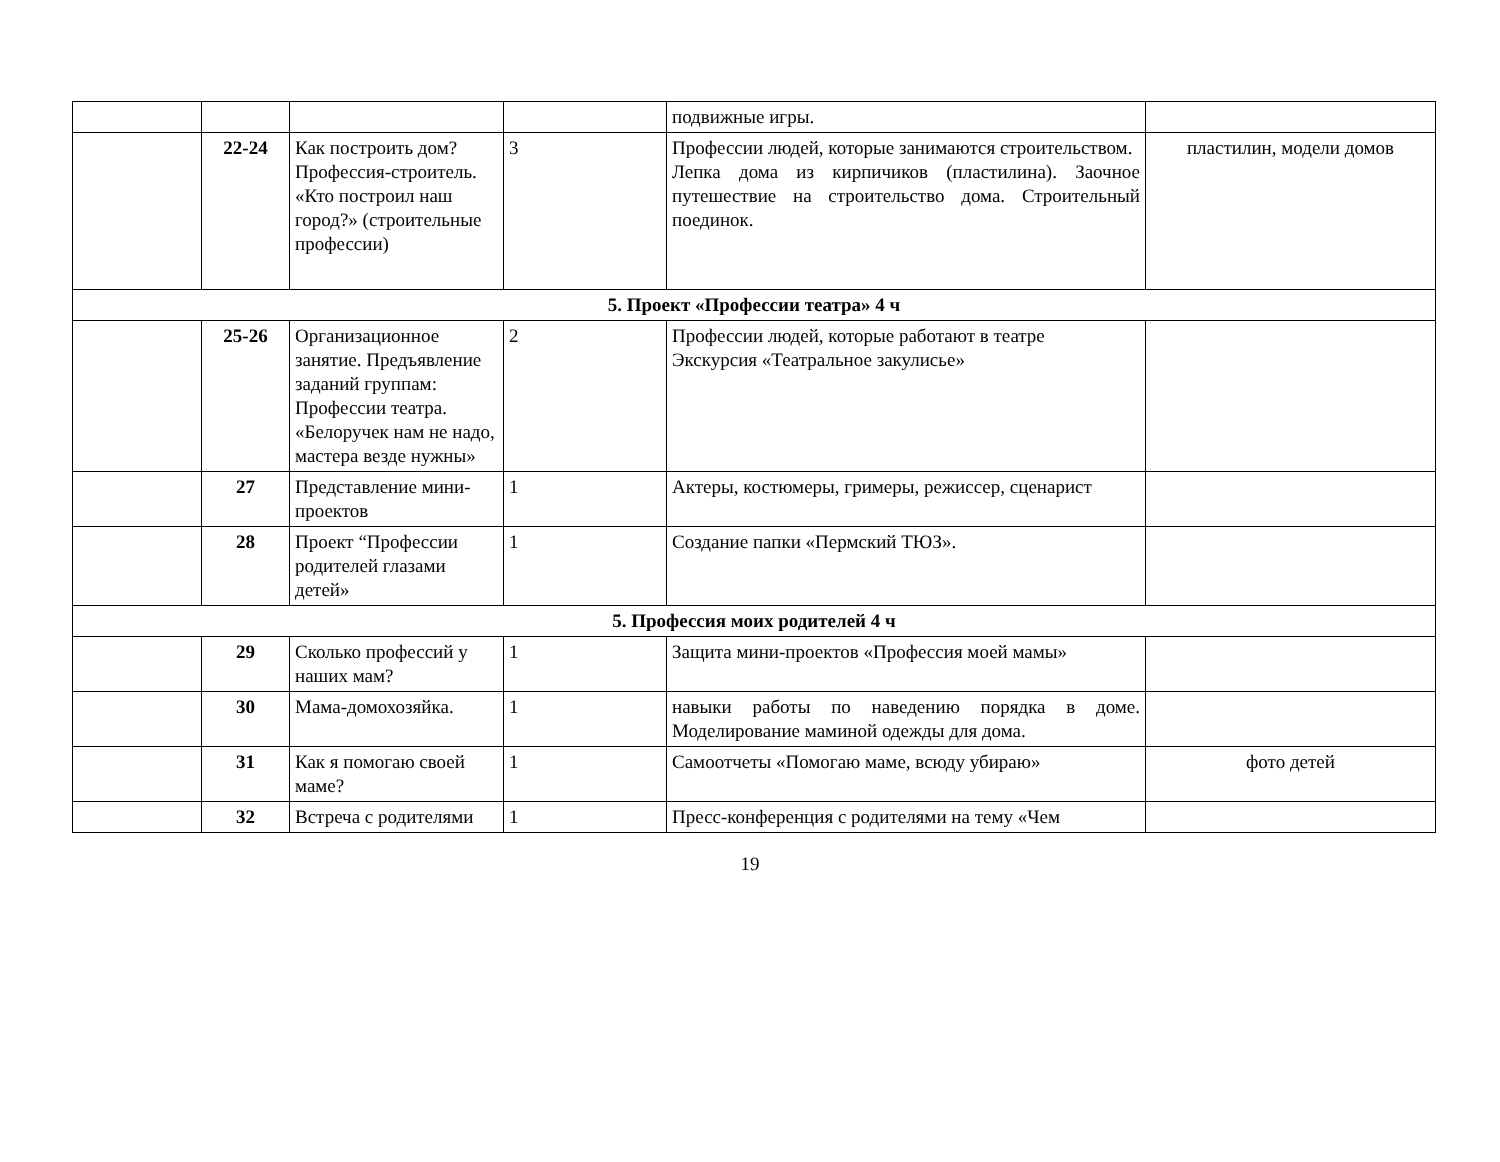| | | | | подвижные игры. | |
| | 22-24 | Как построить дом? Профессия-строитель. «Кто построил наш город?» (строительные профессии) | 3 | Профессии людей, которые занимаются строительством. Лепка дома из кирпичиков (пластилина). Заочное путешествие на строительство дома. Строительный поединок. | пластилин, модели домов |
| 5. Проект «Профессии театра» 4 ч | | | | | |
| | 25-26 | Организационное занятие. Предъявление заданий группам: Профессии театра. «Белоручек нам не надо, мастера везде нужны» | 2 | Профессии людей, которые работают в театре Экскурсия «Театральное закулисье» | |
| | 27 | Представление мини-проектов | 1 | Актеры, костюмеры, гримеры, режиссер, сценарист | |
| | 28 | Проект “Профессии родителей глазами детей» | 1 | Создание папки «Пермский ТЮЗ». | |
| 5. Профессия моих родителей 4 ч | | | | | |
| | 29 | Сколько профессий у наших мам? | 1 | Защита мини-проектов «Профессия моей мамы» | |
| | 30 | Мама-домохозяйка. | 1 | навыки работы по наведению порядка в доме. Моделирование маминой одежды для дома. | |
| | 31 | Как я помогаю своей маме? | 1 | Самоотчеты «Помогаю маме, всюду убираю» | фото детей |
| | 32 | Встреча с родителями | 1 | Пресс-конференция с родителями на тему «Чем | |
19